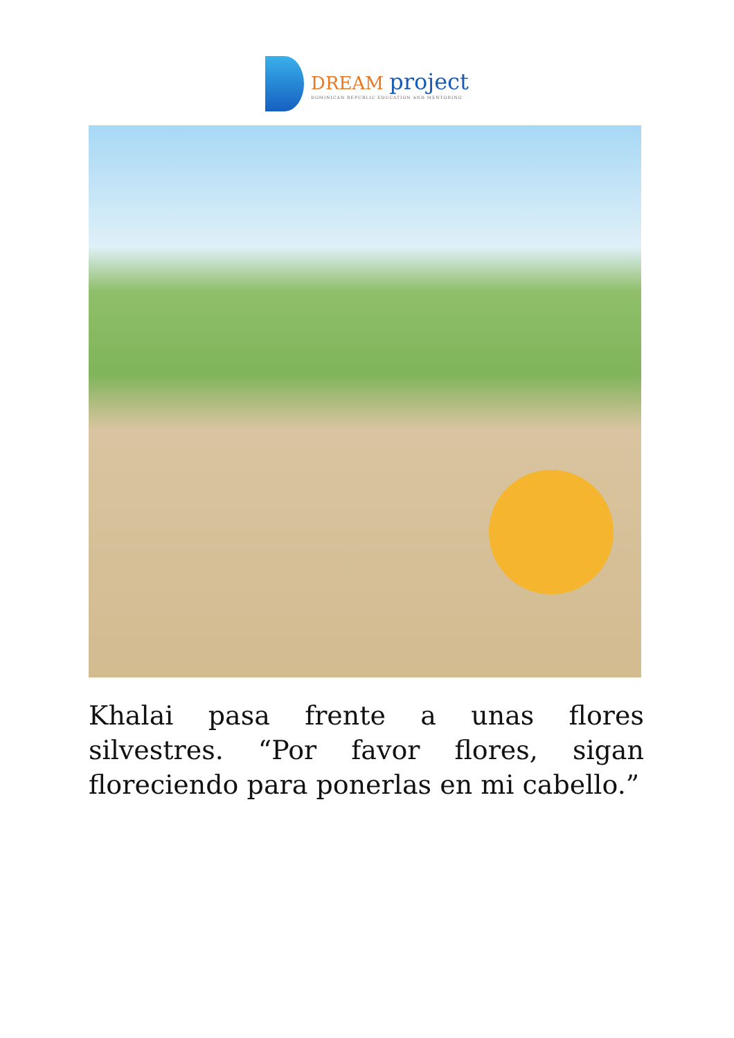DREAM project
DOMINICAN REPUBLIC EDUCATION AND MENTORING
Khalai pasa frente a unas flores silvestres. “Por favor flores, sigan floreciendo para ponerlas en mi cabello.”